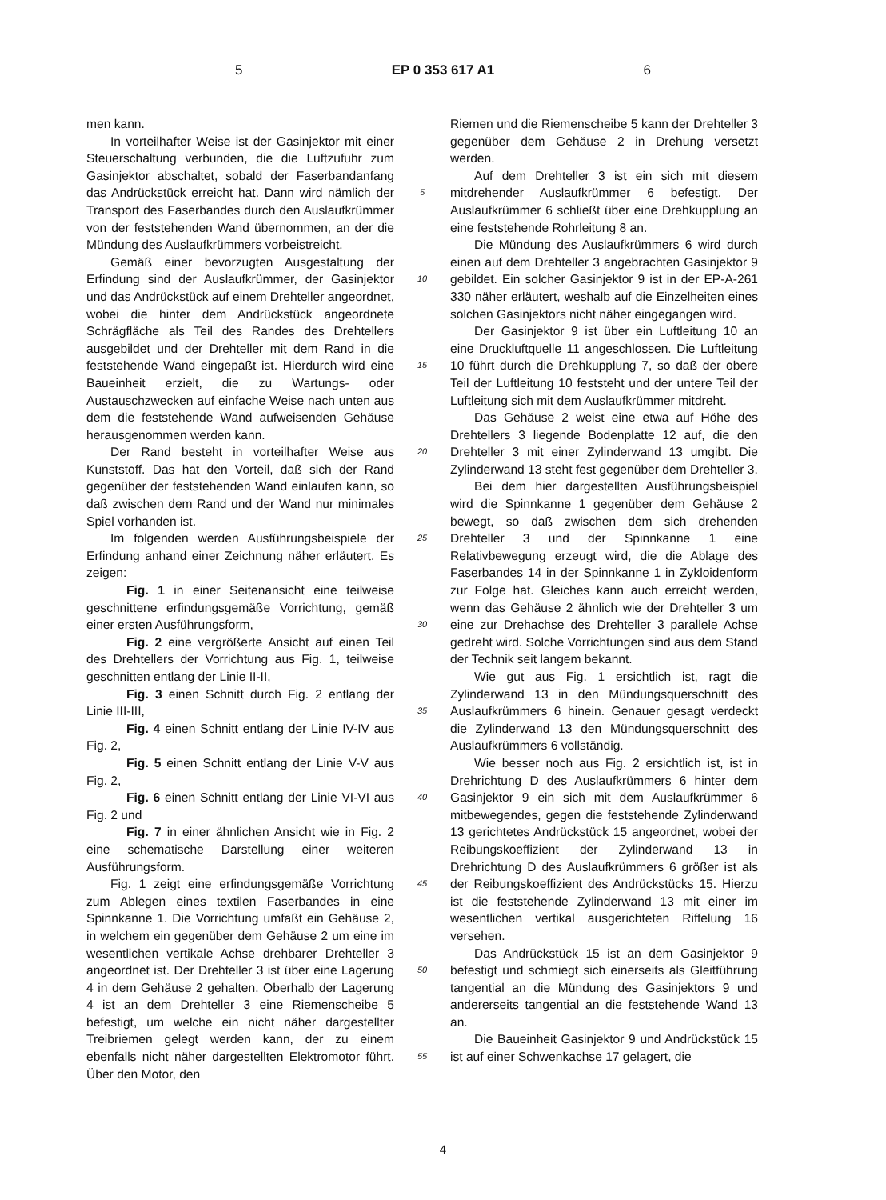5 EP 0 353 617 A1 6
men kann.
In vorteilhafter Weise ist der Gasinjektor mit einer Steuerschaltung verbunden, die die Luftzufuhr zum Gasinjektor abschaltet, sobald der Faserbandanfang das Andrückstück erreicht hat. Dann wird nämlich der Transport des Faserbandes durch den Auslaufkrümmer von der feststehenden Wand übernommen, an der die Mündung des Auslaufkrümmers vorbeistreicht.
Gemäß einer bevorzugten Ausgestaltung der Erfindung sind der Auslaufkrümmer, der Gasinjektor und das Andrückstück auf einem Drehteller angeordnet, wobei die hinter dem Andrückstück angeordnete Schrägfläche als Teil des Randes des Drehtellers ausgebildet und der Drehteller mit dem Rand in die feststehende Wand eingepaßt ist. Hierdurch wird eine Baueinheit erzielt, die zu Wartungs- oder Austauschzwecken auf einfache Weise nach unten aus dem die feststehende Wand aufweisenden Gehäuse herausgenommen werden kann.
Der Rand besteht in vorteilhafter Weise aus Kunststoff. Das hat den Vorteil, daß sich der Rand gegenüber der feststehenden Wand einlaufen kann, so daß zwischen dem Rand und der Wand nur minimales Spiel vorhanden ist.
Im folgenden werden Ausführungsbeispiele der Erfindung anhand einer Zeichnung näher erläutert. Es zeigen:
Fig. 1 in einer Seitenansicht eine teilweise geschnittene erfindungsgemäße Vorrichtung, gemäß einer ersten Ausführungsform,
Fig. 2 eine vergrößerte Ansicht auf einen Teil des Drehtellers der Vorrichtung aus Fig. 1, teilweise geschnitten entlang der Linie II-II,
Fig. 3 einen Schnitt durch Fig. 2 entlang der Linie III-III,
Fig. 4 einen Schnitt entlang der Linie IV-IV aus Fig. 2,
Fig. 5 einen Schnitt entlang der Linie V-V aus Fig. 2,
Fig. 6 einen Schnitt entlang der Linie VI-VI aus Fig. 2 und
Fig. 7 in einer ähnlichen Ansicht wie in Fig. 2 eine schematische Darstellung einer weiteren Ausführungsform.
Fig. 1 zeigt eine erfindungsgemäße Vorrichtung zum Ablegen eines textilen Faserbandes in eine Spinnkanne 1. Die Vorrichtung umfaßt ein Gehäuse 2, in welchem ein gegenüber dem Gehäuse 2 um eine im wesentlichen vertikale Achse drehbarer Drehteller 3 angeordnet ist. Der Drehteller 3 ist über eine Lagerung 4 in dem Gehäuse 2 gehalten. Oberhalb der Lagerung 4 ist an dem Drehteller 3 eine Riemenscheibe 5 befestigt, um welche ein nicht näher dargestellter Treibriemen gelegt werden kann, der zu einem ebenfalls nicht näher dargestellten Elektromotor führt. Über den Motor, den
5
10
15
20
25
30
35
40
45
50
55
Riemen und die Riemenscheibe 5 kann der Drehteller 3 gegenüber dem Gehäuse 2 in Drehung versetzt werden.
Auf dem Drehteller 3 ist ein sich mit diesem mitdrehender Auslaufkrümmer 6 befestigt. Der Auslaufkrümmer 6 schließt über eine Drehkupplung an eine feststehende Rohrleitung 8 an.
Die Mündung des Auslaufkrümmers 6 wird durch einen auf dem Drehteller 3 angebrachten Gasinjektor 9 gebildet. Ein solcher Gasinjektor 9 ist in der EP-A-261 330 näher erläutert, weshalb auf die Einzelheiten eines solchen Gasinjektors nicht näher eingegangen wird.
Der Gasinjektor 9 ist über ein Luftleitung 10 an eine Druckluftquelle 11 angeschlossen. Die Luftleitung 10 führt durch die Drehkupplung 7, so daß der obere Teil der Luftleitung 10 feststeht und der untere Teil der Luftleitung sich mit dem Auslaufkrümmer mitdreht.
Das Gehäuse 2 weist eine etwa auf Höhe des Drehtellers 3 liegende Bodenplatte 12 auf, die den Drehteller 3 mit einer Zylinderwand 13 umgibt. Die Zylinderwand 13 steht fest gegenüber dem Drehteller 3.
Bei dem hier dargestellten Ausführungsbeispiel wird die Spinnkanne 1 gegenüber dem Gehäuse 2 bewegt, so daß zwischen dem sich drehenden Drehteller 3 und der Spinnkanne 1 eine Relativbewegung erzeugt wird, die die Ablage des Faserbandes 14 in der Spinnkanne 1 in Zykloidenform zur Folge hat. Gleiches kann auch erreicht werden, wenn das Gehäuse 2 ähnlich wie der Drehteller 3 um eine zur Drehachse des Drehteller 3 parallele Achse gedreht wird. Solche Vorrichtungen sind aus dem Stand der Technik seit langem bekannt.
Wie gut aus Fig. 1 ersichtlich ist, ragt die Zylinderwand 13 in den Mündungsquerschnitt des Auslaufkrümmers 6 hinein. Genauer gesagt verdeckt die Zylinderwand 13 den Mündungsquerschnitt des Auslaufkrümmers 6 vollständig.
Wie besser noch aus Fig. 2 ersichtlich ist, ist in Drehrichtung D des Auslaufkrümmers 6 hinter dem Gasinjektor 9 ein sich mit dem Auslaufkrümmer 6 mitbewegendes, gegen die feststehende Zylinderwand 13 gerichtetes Andrückstück 15 angeordnet, wobei der Reibungskoeffizient der Zylinderwand 13 in Drehrichtung D des Auslaufkrümmers 6 größer ist als der Reibungskoeffizient des Andrückstücks 15. Hierzu ist die feststehende Zylinderwand 13 mit einer im wesentlichen vertikal ausgerichteten Riffelung 16 versehen.
Das Andrückstück 15 ist an dem Gasinjektor 9 befestigt und schmiegt sich einerseits als Gleitführung tangential an die Mündung des Gasinjektors 9 und andererseits tangential an die feststehende Wand 13 an.
Die Baueinheit Gasinjektor 9 und Andrückstück 15 ist auf einer Schwenkachse 17 gelagert, die
4